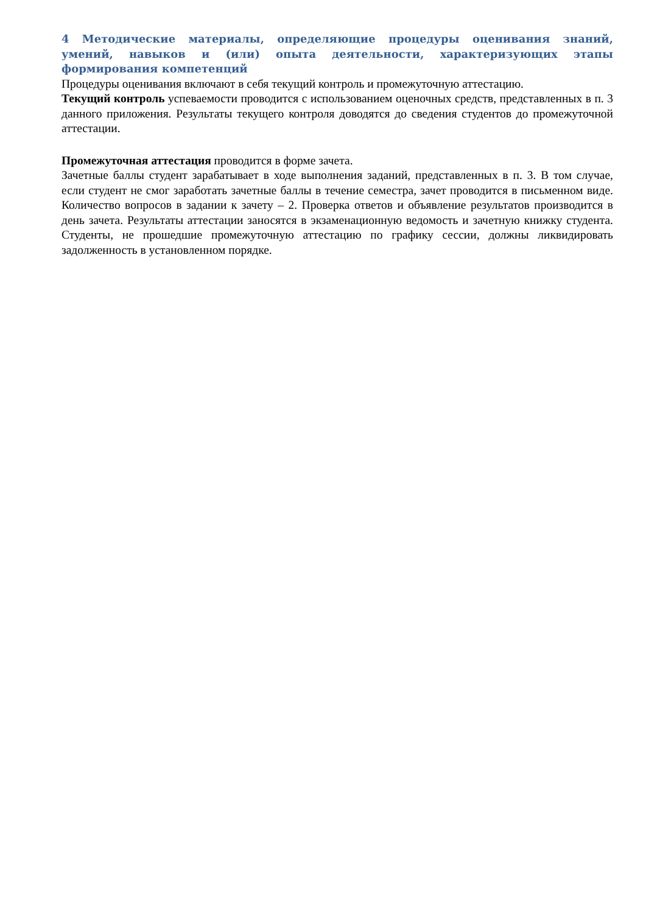4 Методические материалы, определяющие процедуры оценивания знаний, умений, навыков и (или) опыта деятельности, характеризующих этапы формирования компетенций
Процедуры оценивания включают в себя текущий контроль и промежуточную аттестацию.
Текущий контроль успеваемости проводится с использованием оценочных средств, представленных в п. 3 данного приложения. Результаты текущего контроля доводятся до сведения студентов до промежуточной аттестации.
Промежуточная аттестация проводится в форме зачета.
Зачетные баллы студент зарабатывает в ходе выполнения заданий, представленных в п. 3. В том случае, если студент не смог заработать зачетные баллы в течение семестра, зачет проводится в письменном виде. Количество вопросов в задании к зачету – 2. Проверка ответов и объявление результатов производится в день зачета. Результаты аттестации заносятся в экзаменационную ведомость и зачетную книжку студента. Студенты, не прошедшие промежуточную аттестацию по графику сессии, должны ликвидировать задолженность в установленном порядке.